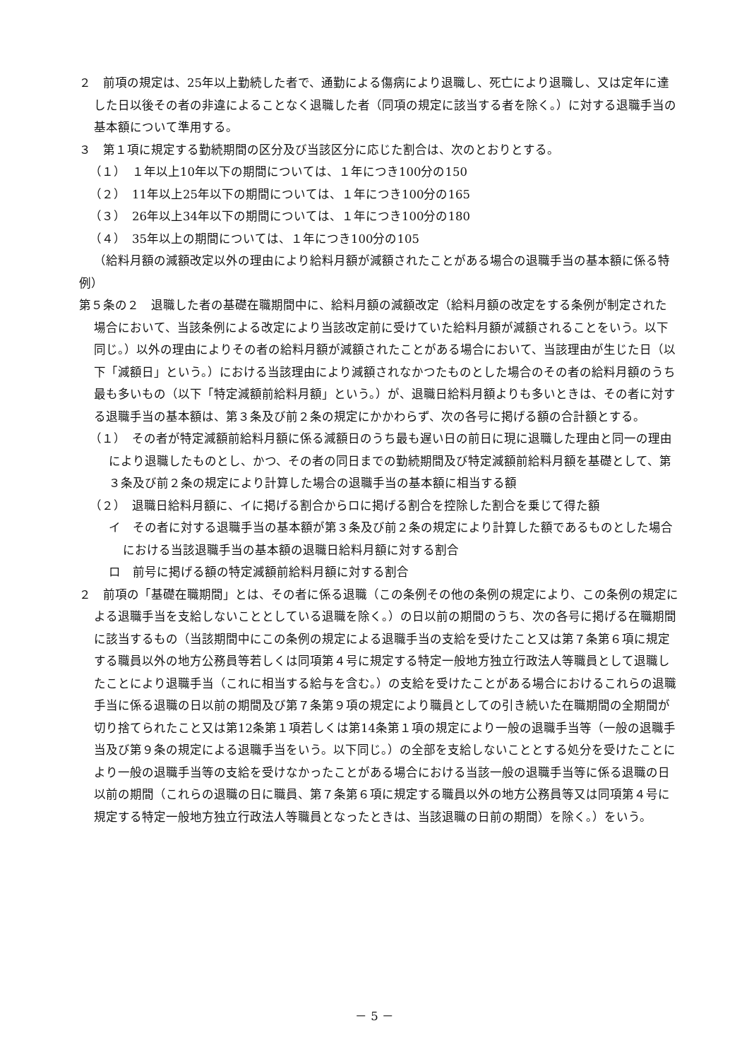２　前項の規定は、25年以上勤続した者で、通勤による傷病により退職し、死亡により退職し、又は定年に達した日以後その者の非違によることなく退職した者（同項の規定に該当する者を除く。）に対する退職手当の基本額について準用する。
３　第１項に規定する勤続期間の区分及び当該区分に応じた割合は、次のとおりとする。
（１）　１年以上10年以下の期間については、１年につき100分の150
（２）　11年以上25年以下の期間については、１年につき100分の165
（３）　26年以上34年以下の期間については、１年につき100分の180
（４）　35年以上の期間については、１年につき100分の105
（給料月額の減額改定以外の理由により給料月額が減額されたことがある場合の退職手当の基本額に係る特例）
第５条の２　退職した者の基礎在職期間中に、給料月額の減額改定（給料月額の改定をする条例が制定された場合において、当該条例による改定により当該改定前に受けていた給料月額が減額されることをいう。以下同じ。）以外の理由によりその者の給料月額が減額されたことがある場合において、当該理由が生じた日（以下「減額日」という。）における当該理由により減額されなかつたものとした場合のその者の給料月額のうち最も多いもの（以下「特定減額前給料月額」という。）が、退職日給料月額よりも多いときは、その者に対する退職手当の基本額は、第３条及び前２条の規定にかかわらず、次の各号に掲げる額の合計額とする。
（１）　その者が特定減額前給料月額に係る減額日のうち最も遅い日の前日に現に退職した理由と同一の理由により退職したものとし、かつ、その者の同日までの勤続期間及び特定減額前給料月額を基礎として、第３条及び前２条の規定により計算した場合の退職手当の基本額に相当する額
（２）　退職日給料月額に、イに掲げる割合からロに掲げる割合を控除した割合を乗じて得た額
イ　その者に対する退職手当の基本額が第３条及び前２条の規定により計算した額であるものとした場合における当該退職手当の基本額の退職日給料月額に対する割合
ロ　前号に掲げる額の特定減額前給料月額に対する割合
２　前項の「基礎在職期間」とは、その者に係る退職（この条例その他の条例の規定により、この条例の規定による退職手当を支給しないこととしている退職を除く。）の日以前の期間のうち、次の各号に掲げる在職期間に該当するもの（当該期間中にこの条例の規定による退職手当の支給を受けたこと又は第７条第６項に規定する職員以外の地方公務員等若しくは同項第４号に規定する特定一般地方独立行政法人等職員として退職したことにより退職手当（これに相当する給与を含む。）の支給を受けたことがある場合におけるこれらの退職手当に係る退職の日以前の期間及び第７条第９項の規定により職員としての引き続いた在職期間の全期間が切り捨てられたこと又は第12条第１項若しくは第14条第１項の規定により一般の退職手当等（一般の退職手当及び第９条の規定による退職手当をいう。以下同じ。）の全部を支給しないこととする処分を受けたことにより一般の退職手当等の支給を受けなかったことがある場合における当該一般の退職手当等に係る退職の日以前の期間（これらの退職の日に職員、第７条第６項に規定する職員以外の地方公務員等又は同項第４号に規定する特定一般地方独立行政法人等職員となったときは、当該退職の日前の期間）を除く。）をいう。
－ 5 －